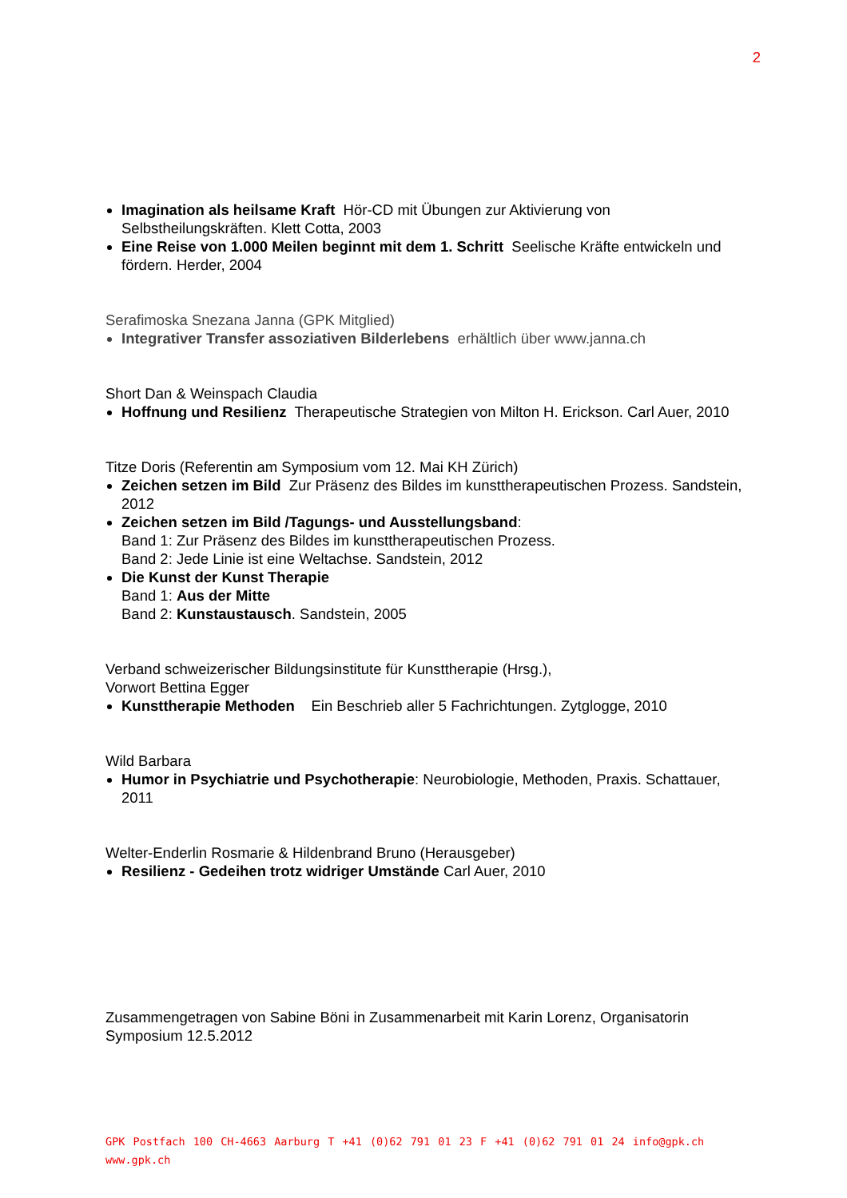2
Imagination als heilsame Kraft Hör-CD mit Übungen zur Aktivierung von Selbstheilungskräften. Klett Cotta, 2003
Eine Reise von 1.000 Meilen beginnt mit dem 1. Schritt Seelische Kräfte entwickeln und fördern. Herder, 2004
Serafimoska Snezana Janna (GPK Mitglied)
Integrativer Transfer assoziativen Bilderlebens erhältlich über www.janna.ch
Short Dan & Weinspach Claudia
Hoffnung und Resilienz Therapeutische Strategien von Milton H. Erickson. Carl Auer, 2010
Titze Doris (Referentin am Symposium vom 12. Mai KH Zürich)
Zeichen setzen im Bild Zur Präsenz des Bildes im kunsttherapeutischen Prozess. Sandstein, 2012
Zeichen setzen im Bild /Tagungs- und Ausstellungsband:
Band 1: Zur Präsenz des Bildes im kunsttherapeutischen Prozess.
Band 2: Jede Linie ist eine Weltachse. Sandstein, 2012
Die Kunst der Kunst Therapie
Band 1: Aus der Mitte
Band 2: Kunstaustausch. Sandstein, 2005
Verband schweizerischer Bildungsinstitute für Kunsttherapie (Hrsg.),
Vorwort Bettina Egger
Kunsttherapie Methoden Ein Beschrieb aller 5 Fachrichtungen. Zytglogge, 2010
Wild Barbara
Humor in Psychiatrie und Psychotherapie: Neurobiologie, Methoden, Praxis. Schattauer, 2011
Welter-Enderlin Rosmarie & Hildenbrand Bruno (Herausgeber)
Resilienz - Gedeihen trotz widriger Umstände Carl Auer, 2010
Zusammengetragen von Sabine Böni in Zusammenarbeit mit Karin Lorenz, Organisatorin Symposium 12.5.2012
GPK Postfach 100 CH-4663 Aarburg T +41 (0)62 791 01 23 F +41 (0)62 791 01 24 info@gpk.ch www.gpk.ch